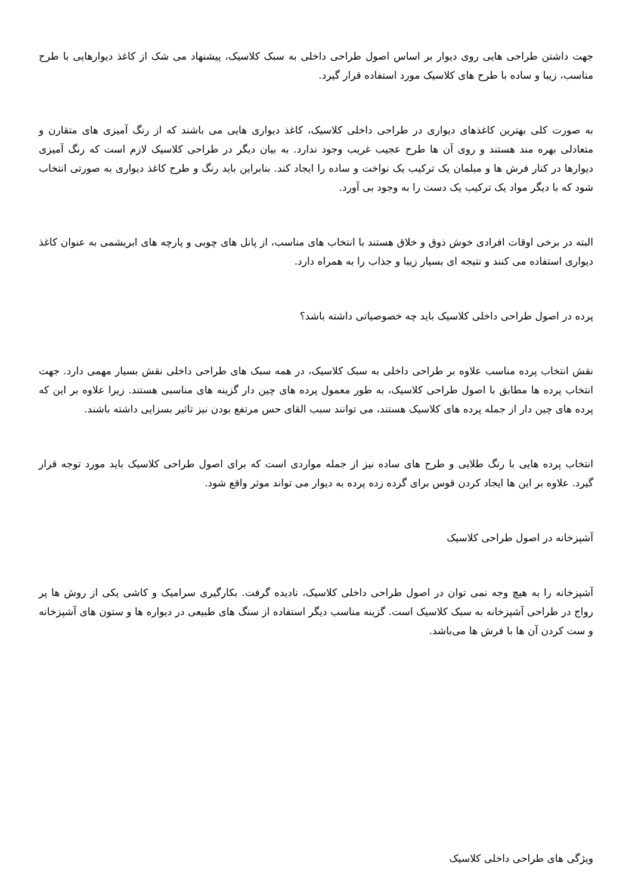جهت داشتن طراحی هایی روی دیوار بر اساس اصول طراحی داخلی به سبک کلاسیک، پیشنهاد می شک از کاغذ دیوارهایی با طرح مناسب، زیبا و ساده با طرح های کلاسیک مورد استفاده قرار گیرد.
به صورت کلی بهترین کاغذهای دیواری در طراحی داخلی کلاسیک، کاغذ دیواری هایی می باشند که از رنگ آمیزی های متقارن و متعادلی بهره مند هستند و روی آن ها طرح عجیب غریب وجود ندارد. به بیان دیگر در طراحی کلاسیک لازم است که رنگ آمیزی دیوارها در کنار فرش ها و مبلمان یک ترکیب یک نواخت و ساده را ایجاد کند. بنابراین باید رنگ و طرح کاغذ دیواری به صورتی انتخاب شود که با دیگر مواد یک ترکیب یک دست را به وجود بی آورد.
البته در برخی اوقات افرادی خوش ذوق و خلاق هستند با انتخاب های مناسب، از پانل های چوبی و پارچه های ابریشمی به عنوان کاغذ دیواری استفاده می کنند و نتیجه ای بسیار زیبا و جذاب را به همراه دارد.
پرده در اصول طراحی داخلی کلاسیک باید چه خصوصیاتی داشته باشد؟
نقش انتخاب پرده مناسب علاوه بر طراحی داخلی به سبک کلاسیک، در همه سبک های طراحی داخلی نقش بسیار مهمی دارد. جهت انتخاب پرده ها مطابق با اصول طراحی کلاسیک، به طور معمول پرده های چین دار گزینه های مناسبی هستند. زیرا علاوه بر این که پرده های چین دار از جمله پرده های کلاسیک هستند، می توانند سبب القای حس مرتفع بودن نیز تاثیر بسزایی داشته باشند.
انتخاب پرده هایی با رنگ طلایی و طرح های ساده نیز از جمله مواردی است که برای اصول طراحی کلاسیک باید مورد توجه قرار گیرد. علاوه بر این ها ایجاد کردن قوس برای گرده زده پرده به دیوار می تواند موثر واقع شود.
آشپزخانه در اصول طراحی کلاسیک
آشپزخانه را به هیچ وجه نمی توان در اصول طراحی داخلی کلاسیک، نادیده گرفت. بکارگیری سرامیک و کاشی یکی از روش ها پر رواج در طراحی آشپزخانه به سبک کلاسیک است. گزینه مناسب دیگر استفاده از سنگ های طبیعی در دیواره ها و ستون های آشپزخانه و ست کردن آن ها با فرش ها می‌باشد.
ویژگی های طراحی داخلی کلاسیک